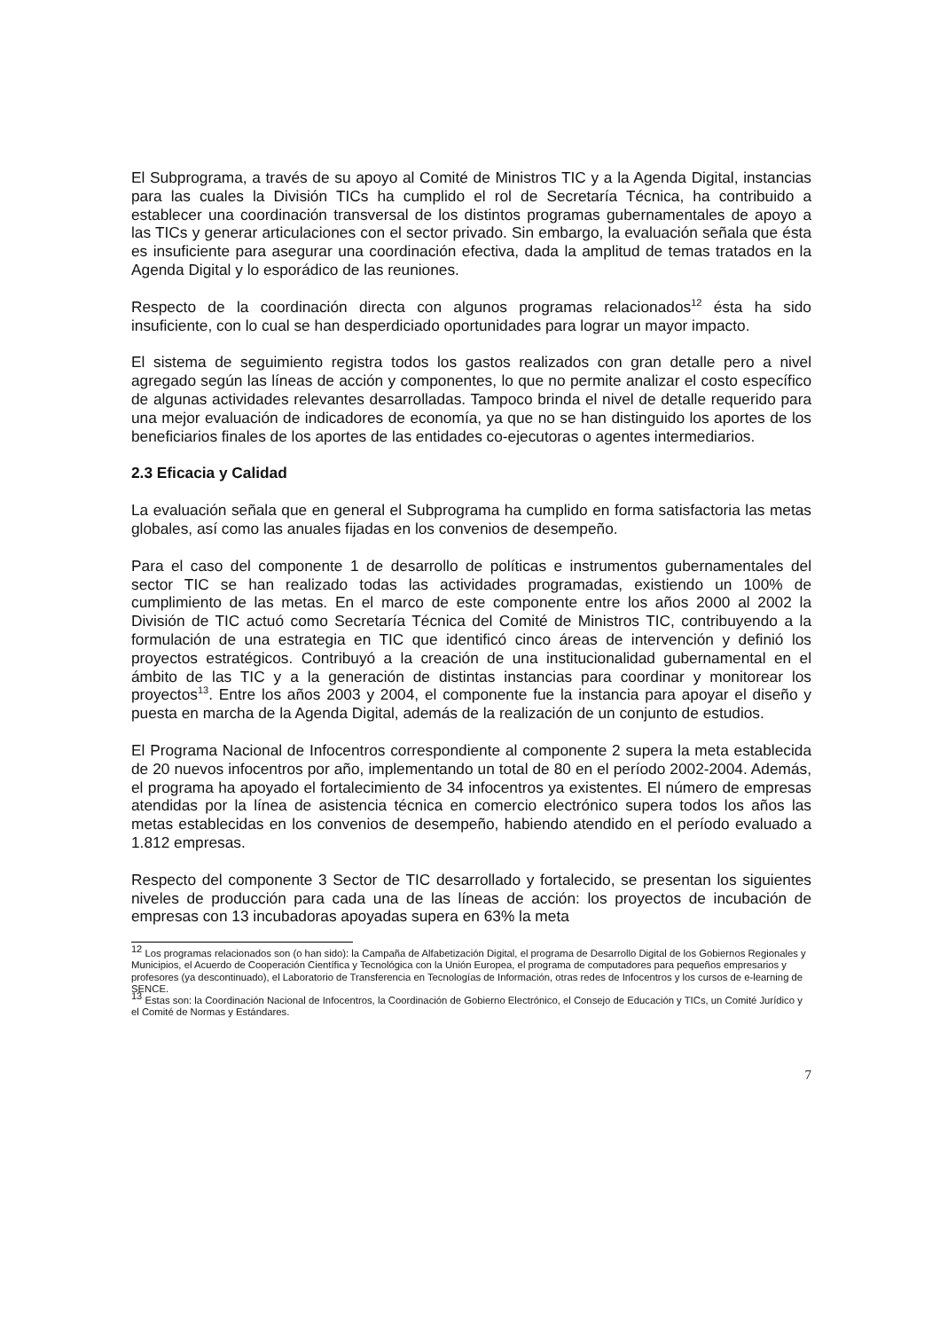El Subprograma, a través de su apoyo al Comité de Ministros TIC y a la Agenda Digital, instancias para las cuales la División TICs ha cumplido el rol de Secretaría Técnica, ha contribuido a establecer una coordinación transversal de los distintos programas gubernamentales de apoyo a las TICs y generar articulaciones con el sector privado. Sin embargo, la evaluación señala que ésta es insuficiente para asegurar una coordinación efectiva, dada la amplitud de temas tratados en la Agenda Digital y lo esporádico de las reuniones.
Respecto de la coordinación directa con algunos programas relacionados<sup>12</sup> ésta ha sido insuficiente, con lo cual se han desperdiciado oportunidades para lograr un mayor impacto.
El sistema de seguimiento registra todos los gastos realizados con gran detalle pero a nivel agregado según las líneas de acción y componentes, lo que no permite analizar el costo específico de algunas actividades relevantes desarrolladas. Tampoco brinda el nivel de detalle requerido para una mejor evaluación de indicadores de economía, ya que no se han distinguido los aportes de los beneficiarios finales de los aportes de las entidades co-ejecutoras o agentes intermediarios.
2.3 Eficacia y Calidad
La evaluación señala que en general el Subprograma ha cumplido en forma satisfactoria las metas globales, así como las anuales fijadas en los convenios de desempeño.
Para el caso del componente 1 de desarrollo de políticas e instrumentos gubernamentales del sector TIC se han realizado todas las actividades programadas, existiendo un 100% de cumplimiento de las metas. En el marco de este componente entre los años 2000 al 2002 la División de TIC actuó como Secretaría Técnica del Comité de Ministros TIC, contribuyendo a la formulación de una estrategia en TIC que identificó cinco áreas de intervención y definió los proyectos estratégicos. Contribuyó a la creación de una institucionalidad gubernamental en el ámbito de las TIC y a la generación de distintas instancias para coordinar y monitorear los proyectos<sup>13</sup>. Entre los años 2003 y 2004, el componente fue la instancia para apoyar el diseño y puesta en marcha de la Agenda Digital, además de la realización de un conjunto de estudios.
El Programa Nacional de Infocentros correspondiente al componente 2 supera la meta establecida de 20 nuevos infocentros por año, implementando un total de 80 en el período 2002-2004. Además, el programa ha apoyado el fortalecimiento de 34 infocentros ya existentes. El número de empresas atendidas por la línea de asistencia técnica en comercio electrónico supera todos los años las metas establecidas en los convenios de desempeño, habiendo atendido en el período evaluado a 1.812 empresas.
Respecto del componente 3 Sector de TIC desarrollado y fortalecido, se presentan los siguientes niveles de producción para cada una de las líneas de acción: los proyectos de incubación de empresas con 13 incubadoras apoyadas supera en 63% la meta
<sup>12</sup> Los programas relacionados son (o han sido): la Campaña de Alfabetización Digital, el programa de Desarrollo Digital de los Gobiernos Regionales y Municipios, el Acuerdo de Cooperación Científica y Tecnológica con la Unión Europea, el programa de computadores para pequeños empresarios y profesores (ya descontinuado), el Laboratorio de Transferencia en Tecnologías de Información, otras redes de Infocentros y los cursos de e-learning de SENCE.
<sup>13</sup> Estas son: la Coordinación Nacional de Infocentros, la Coordinación de Gobierno Electrónico, el Consejo de Educación y TICs, un Comité Jurídico y el Comité de Normas y Estándares.
7